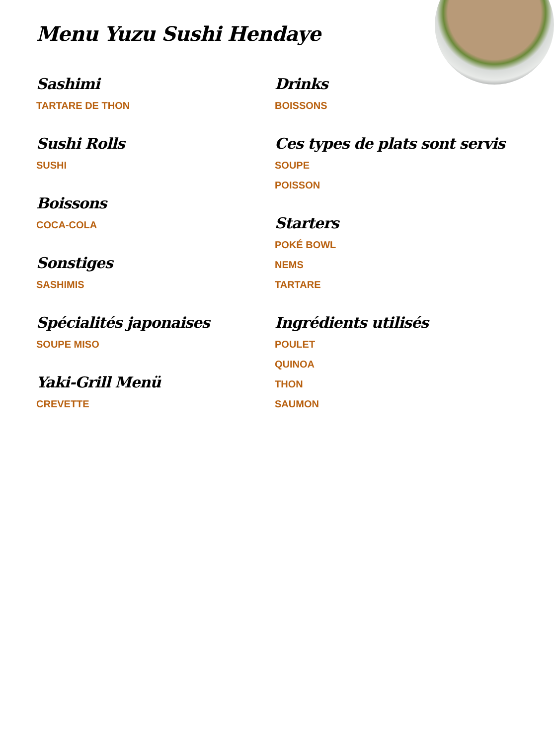Menu Yuzu Sushi Hendaye
Sashimi
TARTARE DE THON
Sushi Rolls
SUSHI
Boissons
COCA-COLA
Sonstiges
SASHIMIS
Spécialités japonaises
SOUPE MISO
Yaki-Grill Menü
CREVETTE
Drinks
BOISSONS
Ces types de plats sont servis
SOUPE
POISSON
Starters
POKÉ BOWL
NEMS
TARTARE
Ingrédients utilisés
POULET
QUINOA
THON
SAUMON